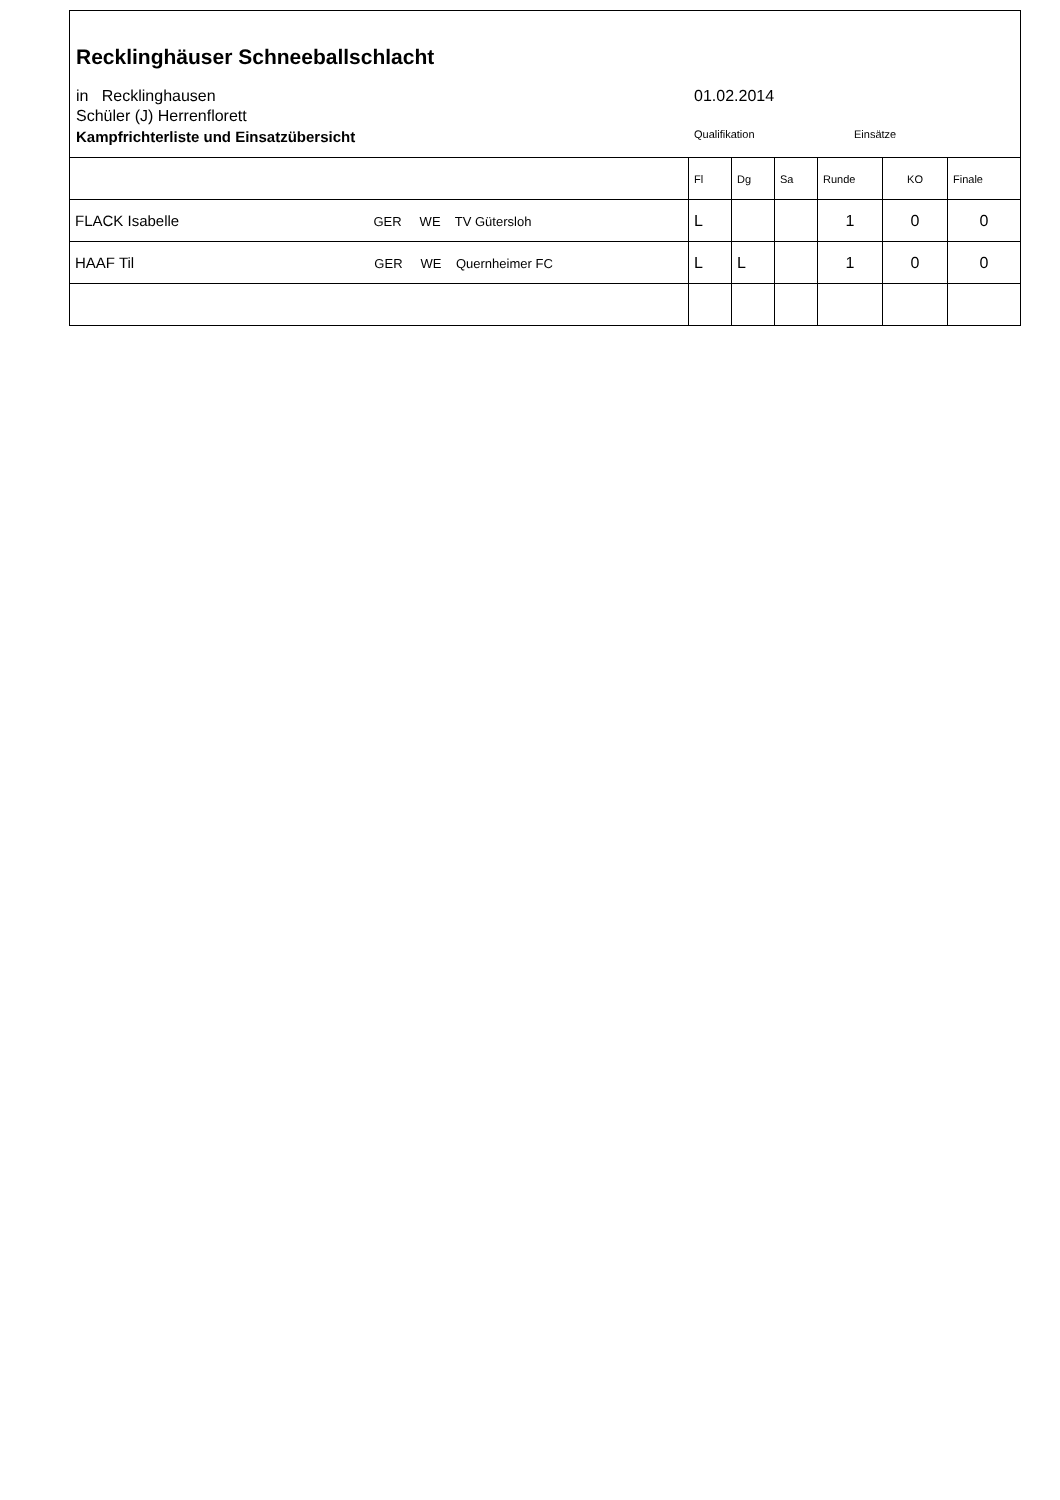Recklinghäuser Schneeballschlacht
in Recklinghausen
Schüler (J) Herrenflorett
Kampfrichterliste und Einsatzübersicht
01.02.2014
Qualifikation Einsätze
| | Fl | Dg | Sa | Runde | KO | Finale |
| FLACK Isabelle GER WE TV Gütersloh | L | | | 1 | 0 | 0 |
| HAAF Til GER WE Quernheimer FC | L | L | | 1 | 0 | 0 |